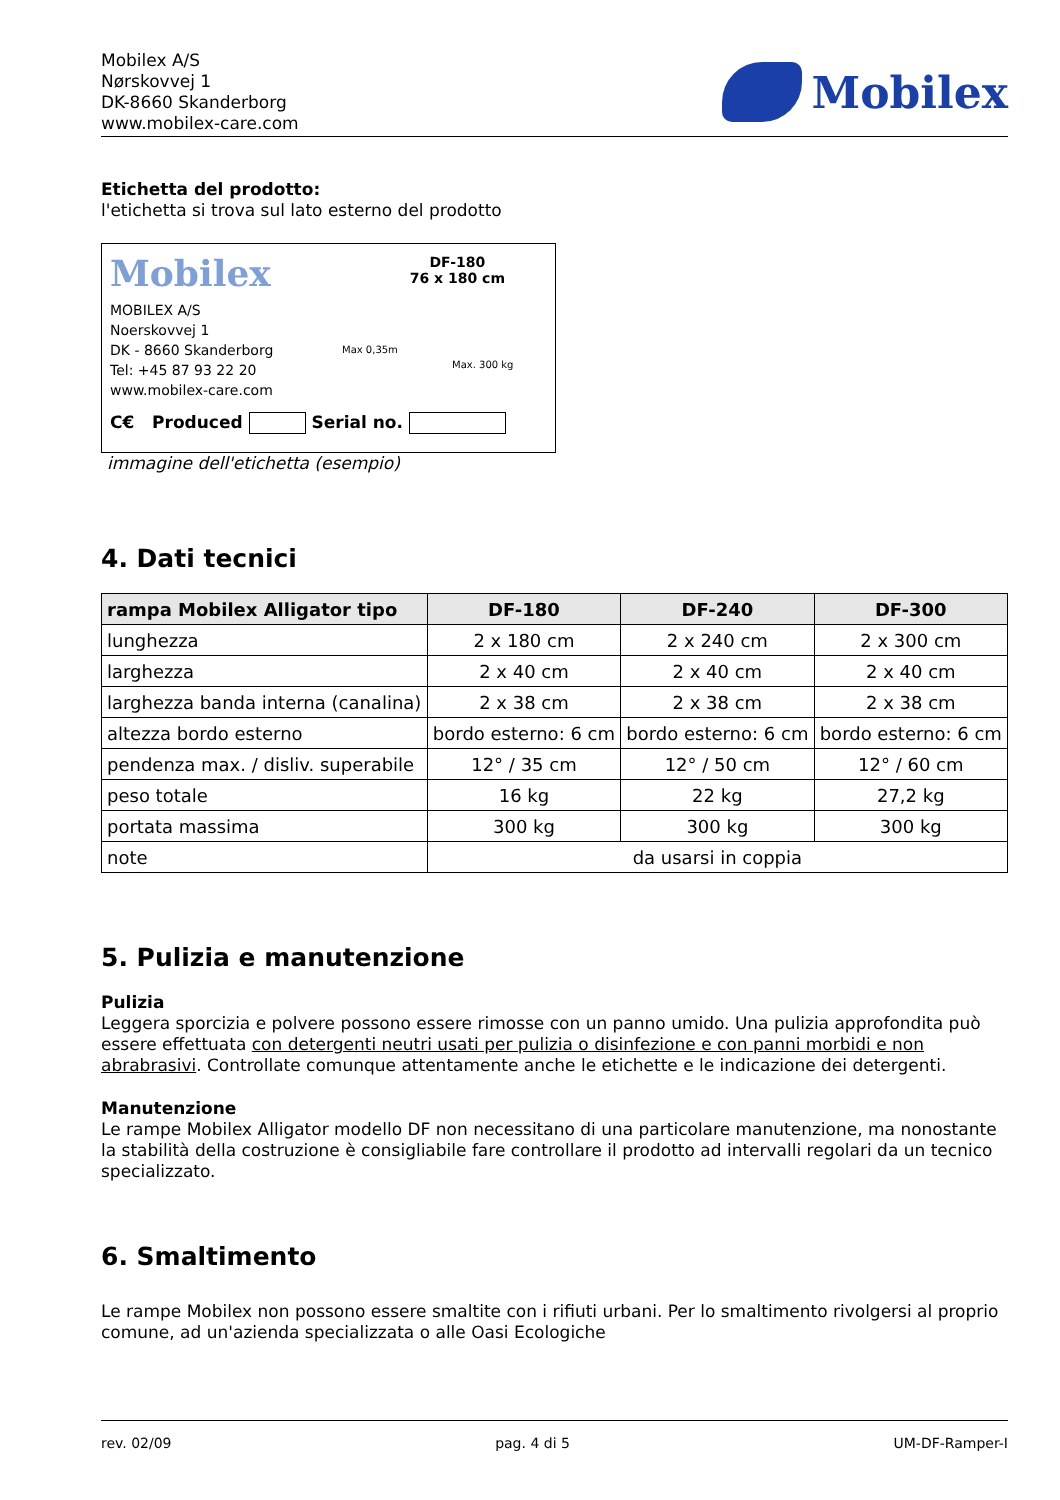Mobilex A/S
Nørskovvej 1
DK-8660 Skanderborg
www.mobilex-care.com
Mobilex
Etichetta del prodotto:
l'etichetta si trova sul lato esterno del prodotto
Mobilex
DF-180
76 x 180 cm
MOBILEX A/S
Noerskovvej 1
DK - 8660 Skanderborg
Tel: +45 87 93 22 20
www.mobilex-care.com
Max 0,35m
Max. 300 kg
C€ Produced Serial no.
immagine dell'etichetta (esempio)
4. Dati tecnici
| rampa Mobilex Alligator tipo | DF-180 | DF-240 | DF-300 |
| --- | --- | --- | --- |
| lunghezza | 2 x 180 cm | 2 x 240 cm | 2 x 300 cm |
| larghezza | 2 x 40 cm | 2 x 40 cm | 2 x 40 cm |
| larghezza banda interna (canalina) | 2 x 38 cm | 2 x 38 cm | 2 x 38 cm |
| altezza bordo esterno | bordo esterno: 6 cm | bordo esterno: 6 cm | bordo esterno: 6 cm |
| pendenza max. / disliv. superabile | 12° / 35 cm | 12° / 50 cm | 12° / 60 cm |
| peso totale | 16 kg | 22 kg | 27,2 kg |
| portata massima | 300 kg | 300 kg | 300 kg |
| note | da usarsi in coppia | | |
5. Pulizia e manutenzione
Pulizia
Leggera sporcizia e polvere possono essere rimosse con un panno umido. Una pulizia approfondita può essere effettuata con detergenti neutri usati per pulizia o disinfezione e con panni morbidi e non abrabrasivi. Controllate comunque attentamente anche le etichette e le indicazione dei detergenti.
Manutenzione
Le rampe Mobilex Alligator modello DF non necessitano di una particolare manutenzione, ma nonostante la stabilità della costruzione è consigliabile fare controllare il prodotto ad intervalli regolari da un tecnico specializzato.
6. Smaltimento
Le rampe Mobilex non possono essere smaltite con i rifiuti urbani. Per lo smaltimento rivolgersi al proprio comune, ad un'azienda specializzata o alle Oasi Ecologiche
rev. 02/09 pag. 4 di 5 UM-DF-Ramper-I